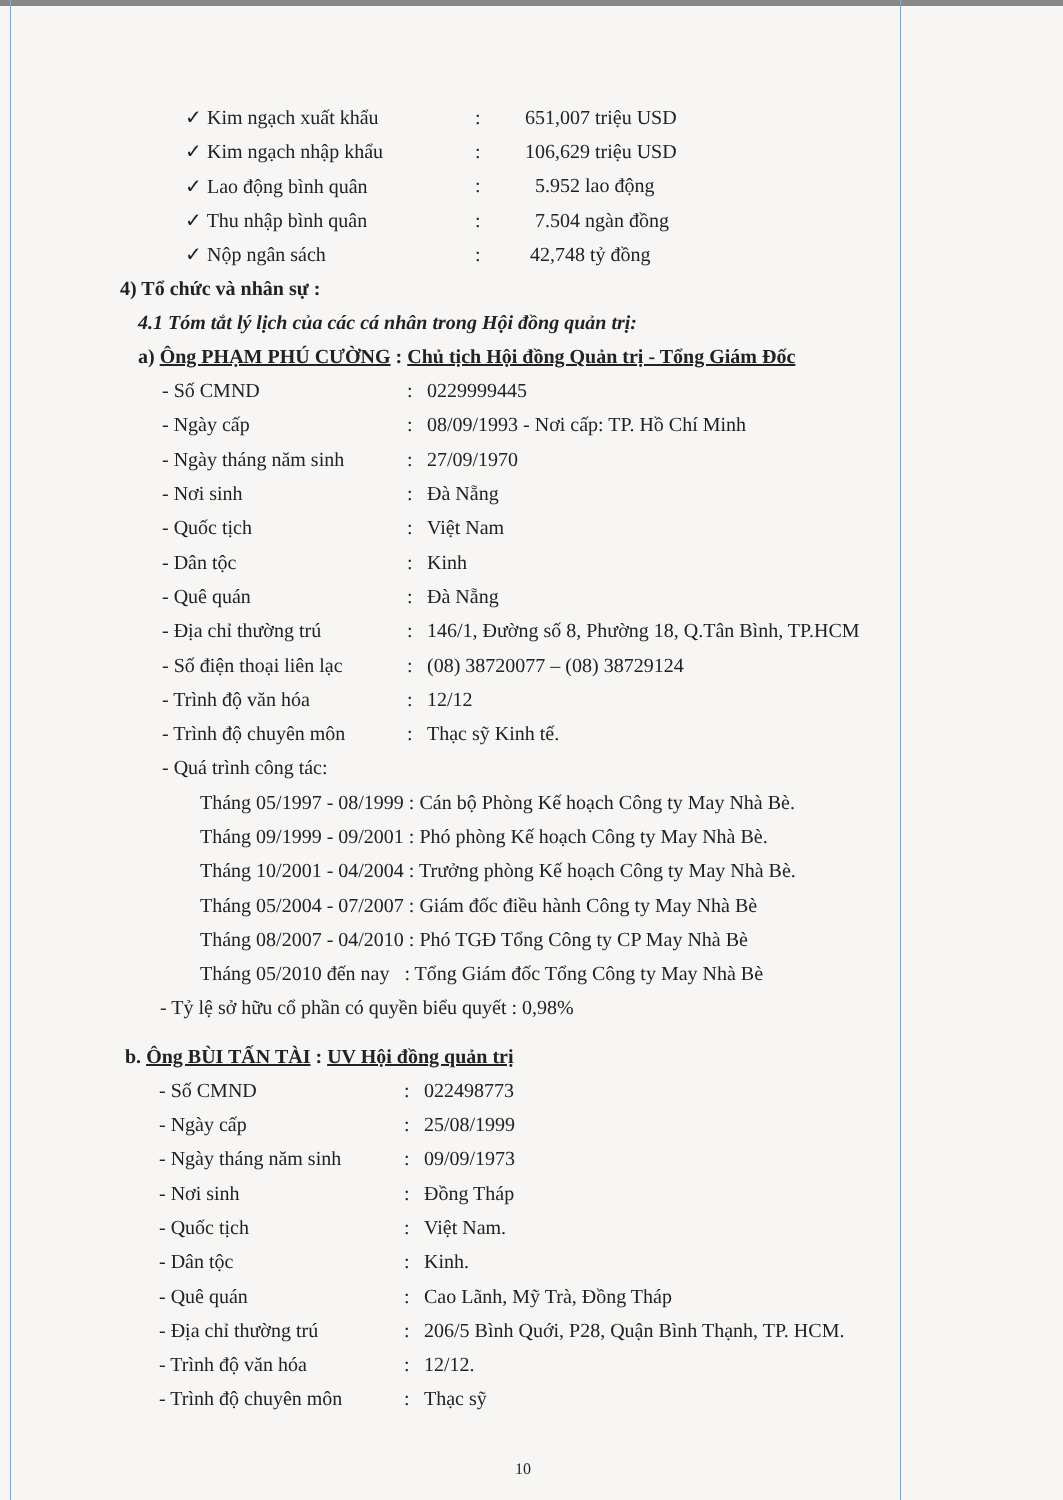✓ Kim ngạch xuất khẩu: 651,007 triệu USD
✓ Kim ngạch nhập khẩu: 106,629 triệu USD
✓ Lao động bình quân: 5.952 lao động
✓ Thu nhập bình quân: 7.504 ngàn đồng
✓ Nộp ngân sách: 42,748 tỷ đồng
4) Tổ chức và nhân sự :
4.1 Tóm tắt lý lịch của các cá nhân trong Hội đồng quản trị:
a) Ông PHẠM PHÚ CƯỜNG : Chủ tịch Hội đồng Quản trị - Tổng Giám Đốc
- Số CMND: 0229999445
- Ngày cấp: 08/09/1993 - Nơi cấp: TP. Hồ Chí Minh
- Ngày tháng năm sinh: 27/09/1970
- Nơi sinh: Đà Nẵng
- Quốc tịch: Việt Nam
- Dân tộc: Kinh
- Quê quán: Đà Nẵng
- Địa chỉ thường trú: 146/1, Đường số 8, Phường 18, Q.Tân Bình, TP.HCM
- Số điện thoại liên lạc: (08) 38720077 – (08) 38729124
- Trình độ văn hóa: 12/12
- Trình độ chuyên môn: Thạc sỹ Kinh tế.
- Quá trình công tác:
Tháng 05/1997 - 08/1999 : Cán bộ Phòng Kế hoạch Công ty May Nhà Bè.
Tháng 09/1999 - 09/2001 : Phó phòng Kế hoạch Công ty May Nhà Bè.
Tháng 10/2001 - 04/2004 : Trưởng phòng Kế hoạch Công ty May Nhà Bè.
Tháng 05/2004 - 07/2007 : Giám đốc điều hành Công ty May Nhà Bè
Tháng 08/2007 - 04/2010 : Phó TGĐ Tổng Công ty CP May Nhà Bè
Tháng 05/2010 đến nay : Tổng Giám đốc Tổng Công ty May Nhà Bè
- Tỷ lệ sở hữu cổ phần có quyền biểu quyết : 0,98%
b. Ông BÙI TẤN TÀI : UV Hội đồng quản trị
- Số CMND: 022498773
- Ngày cấp: 25/08/1999
- Ngày tháng năm sinh: 09/09/1973
- Nơi sinh: Đồng Tháp
- Quốc tịch: Việt Nam.
- Dân tộc: Kinh.
- Quê quán: Cao Lãnh, Mỹ Trà, Đồng Tháp
- Địa chỉ thường trú: 206/5 Bình Quới, P28, Quận Bình Thạnh, TP. HCM.
- Trình độ văn hóa: 12/12.
- Trình độ chuyên môn: Thạc sỹ
10